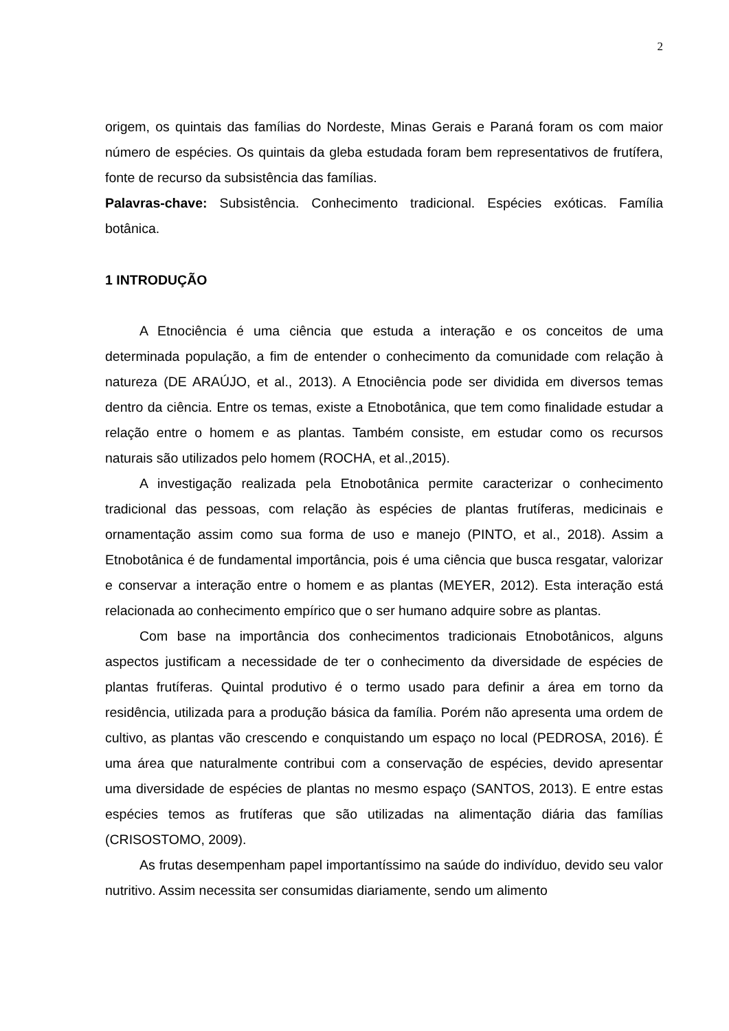2
origem, os quintais das famílias do Nordeste, Minas Gerais e Paraná foram os com maior número de espécies. Os quintais da gleba estudada foram bem representativos de frutífera, fonte de recurso da subsistência das famílias.
Palavras-chave: Subsistência. Conhecimento tradicional. Espécies exóticas. Família botânica.
1 INTRODUÇÃO
A Etnociência é uma ciência que estuda a interação e os conceitos de uma determinada população, a fim de entender o conhecimento da comunidade com relação à natureza (DE ARAÚJO, et al., 2013). A Etnociência pode ser dividida em diversos temas dentro da ciência. Entre os temas, existe a Etnobotânica, que tem como finalidade estudar a relação entre o homem e as plantas. Também consiste, em estudar como os recursos naturais são utilizados pelo homem (ROCHA, et al.,2015).
A investigação realizada pela Etnobotânica permite caracterizar o conhecimento tradicional das pessoas, com relação às espécies de plantas frutíferas, medicinais e ornamentação assim como sua forma de uso e manejo (PINTO, et al., 2018). Assim a Etnobotânica é de fundamental importância, pois é uma ciência que busca resgatar, valorizar e conservar a interação entre o homem e as plantas (MEYER, 2012). Esta interação está relacionada ao conhecimento empírico que o ser humano adquire sobre as plantas.
Com base na importância dos conhecimentos tradicionais Etnobotânicos, alguns aspectos justificam a necessidade de ter o conhecimento da diversidade de espécies de plantas frutíferas. Quintal produtivo é o termo usado para definir a área em torno da residência, utilizada para a produção básica da família. Porém não apresenta uma ordem de cultivo, as plantas vão crescendo e conquistando um espaço no local (PEDROSA, 2016). É uma área que naturalmente contribui com a conservação de espécies, devido apresentar uma diversidade de espécies de plantas no mesmo espaço (SANTOS, 2013). E entre estas espécies temos as frutíferas que são utilizadas na alimentação diária das famílias (CRISOSTOMO, 2009).
As frutas desempenham papel importantíssimo na saúde do indivíduo, devido seu valor nutritivo. Assim necessita ser consumidas diariamente, sendo um alimento